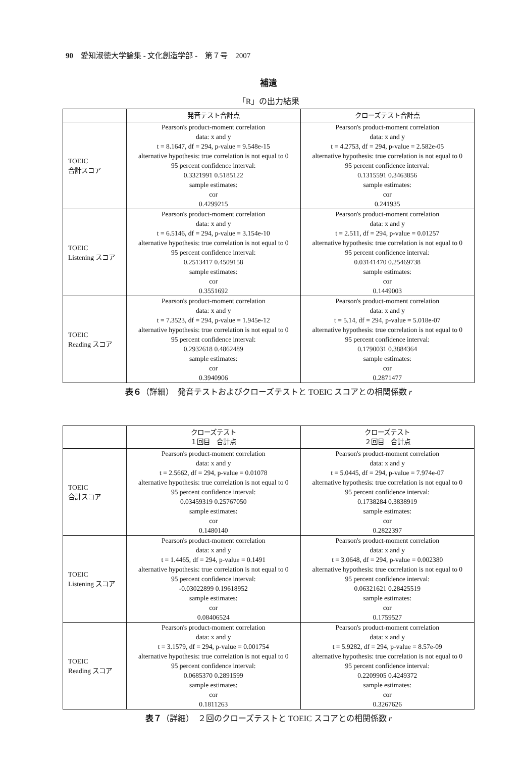90　愛知淑徳大学論集 - 文化創造学部 -　第７号　2007
補遺
「R」の出力結果
| | 発音テスト合計点 | クローズテスト合計点 |
| --- | --- | --- |
| TOEIC 合計スコア | Pearson's product-moment correlation data: x and y t = 8.1647, df = 294, p-value = 9.548e-15 alternative hypothesis: true correlation is not equal to 0 95 percent confidence interval: 0.3321991 0.5185122 sample estimates: cor 0.4299215 | Pearson's product-moment correlation data: x and y t = 4.2753, df = 294, p-value = 2.582e-05 alternative hypothesis: true correlation is not equal to 0 95 percent confidence interval: 0.1315591 0.3463856 sample estimates: cor 0.241935 |
| TOEIC Listening スコア | Pearson's product-moment correlation data: x and y t = 6.5146, df = 294, p-value = 3.154e-10 alternative hypothesis: true correlation is not equal to 0 95 percent confidence interval: 0.2513417 0.4509158 sample estimates: cor 0.3551692 | Pearson's product-moment correlation data: x and y t = 2.511, df = 294, p-value = 0.01257 alternative hypothesis: true correlation is not equal to 0 95 percent confidence interval: 0.03141470 0.25469738 sample estimates: cor 0.1449003 |
| TOEIC Reading スコア | Pearson's product-moment correlation data: x and y t = 7.3523, df = 294, p-value = 1.945e-12 alternative hypothesis: true correlation is not equal to 0 95 percent confidence interval: 0.2932618 0.4862489 sample estimates: cor 0.3940906 | Pearson's product-moment correlation data: x and y t = 5.14, df = 294, p-value = 5.018e-07 alternative hypothesis: true correlation is not equal to 0 95 percent confidence interval: 0.1790031 0.3884364 sample estimates: cor 0.2871477 |
表６（詳細）　発音テストおよびクローズテストと TOEIC スコアとの相関係数 r
| | クローズテスト １回目 合計点 | クローズテスト ２回目 合計点 |
| --- | --- | --- |
| TOEIC 合計スコア | Pearson's product-moment correlation data: x and y t = 2.5662, df = 294, p-value = 0.01078 alternative hypothesis: true correlation is not equal to 0 95 percent confidence interval: 0.03459319 0.25767050 sample estimates: cor 0.1480140 | Pearson's product-moment correlation data: x and y t = 5.0445, df = 294, p-value = 7.974e-07 alternative hypothesis: true correlation is not equal to 0 95 percent confidence interval: 0.1738284 0.3838919 sample estimates: cor 0.2822397 |
| TOEIC Listening スコア | Pearson's product-moment correlation data: x and y t = 1.4465, df = 294, p-value = 0.1491 alternative hypothesis: true correlation is not equal to 0 95 percent confidence interval: -0.03022899 0.19618952 sample estimates: cor 0.08406524 | Pearson's product-moment correlation data: x and y t = 3.0648, df = 294, p-value = 0.002380 alternative hypothesis: true correlation is not equal to 0 95 percent confidence interval: 0.06321621 0.28425519 sample estimates: cor 0.1759527 |
| TOEIC Reading スコア | Pearson's product-moment correlation data: x and y t = 3.1579, df = 294, p-value = 0.001754 alternative hypothesis: true correlation is not equal to 0 95 percent confidence interval: 0.0685370 0.2891599 sample estimates: cor 0.1811263 | Pearson's product-moment correlation data: x and y t = 5.9282, df = 294, p-value = 8.57e-09 alternative hypothesis: true correlation is not equal to 0 95 percent confidence interval: 0.2209905 0.4249372 sample estimates: cor 0.3267626 |
表７（詳細）　２回のクローズテストと TOEIC スコアとの相関係数 r